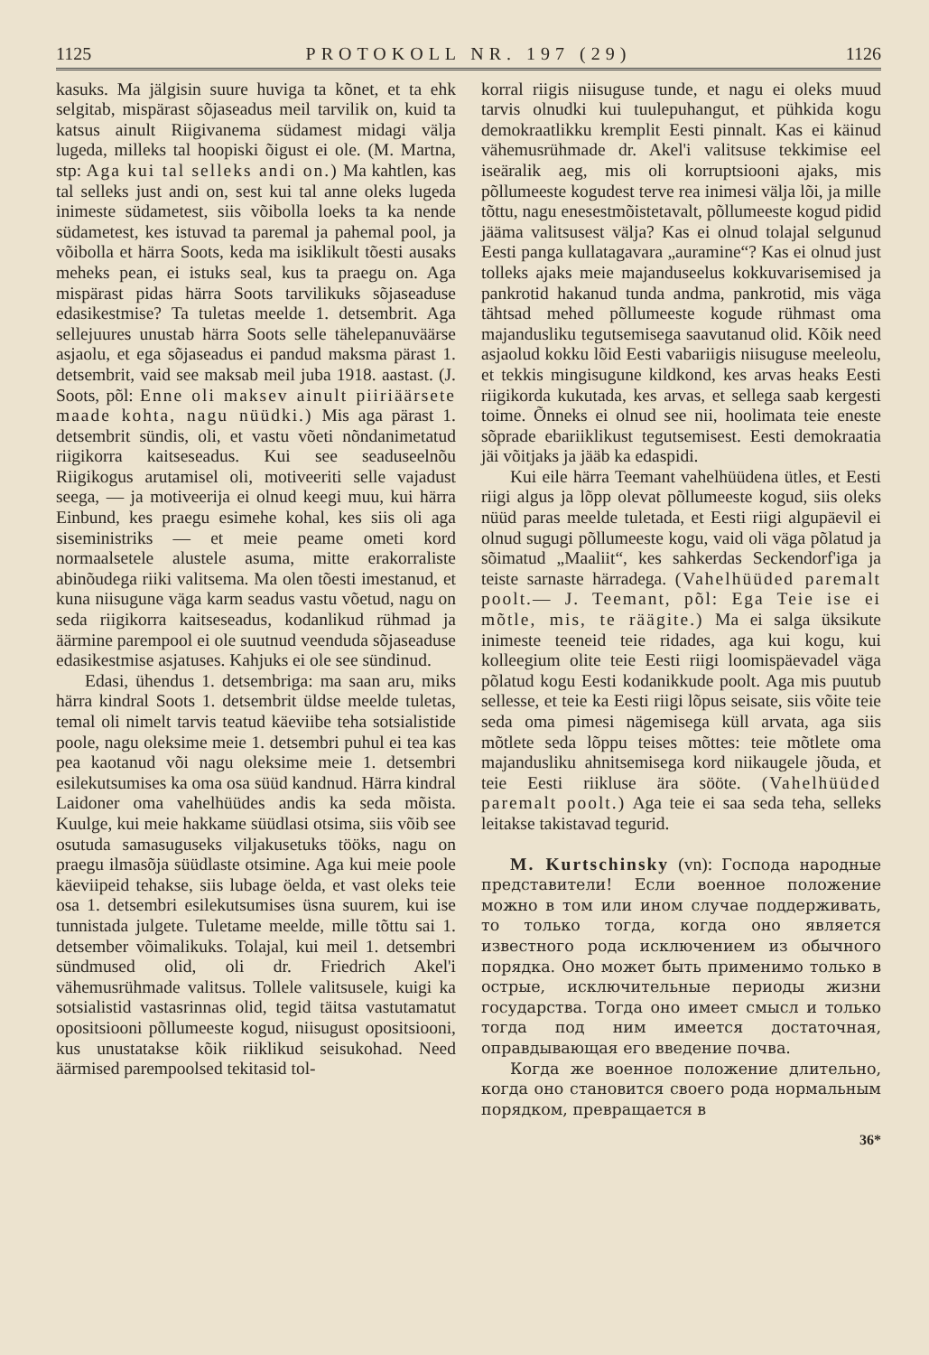1125 PROTOKOLL NR. 197 (29) 1126
kasuks. Ma jälgisin suure huviga ta kõnet, et ta ehk selgitab, mispärast sõjaseadus meil tarvilik on, kuid ta katsus ainult Riigivanema südamest midagi välja lugeda, milleks tal hoopiski õigust ei ole. (M. Martna, stp: Aga kui tal selleks andi on.) Ma kahtlen, kas tal selleks just andi on, sest kui tal anne oleks lugeda inimeste südametest, siis võibolla loeks ta ka nende südametest, kes istuvad ta paremal ja pahemal pool, ja võibolla et härra Soots, keda ma isiklikult tõesti ausaks meheks pean, ei istuks seal, kus ta praegu on. Aga mispärast pidas härra Soots tarvilikuks sõjaseaduse edasikestmise? Ta tuletas meelde 1. detsembrit. Aga sellejuures unustab härra Soots selle tähelepanuväärse asjaolu, et ega sõjaseadus ei pandud maksma pärast 1. detsembrit, vaid see maksab meil juba 1918. aastast. (J. Soots, põl: Enne oli maksev ainult piiriäärsete maade kohta, nagu nüüdki.) Mis aga pärast 1. detsembrit sündis, oli, et vastu võeti nõndanimetatud riigikorra kaitseseadus. Kui see seaduseelnõu Riigikogus arutamisel oli, motiveeriti selle vajadust seega, — ja motiveerija ei olnud keegi muu, kui härra Einbund, kes praegu esimehe kohal, kes siis oli aga siseministriks — et meie peame ometi kord normaalsetele alustele asuma, mitte erakorraliste abinõudega riiki valitsema. Ma olen tõesti imestanud, et kuna niisugune väga karm seadus vastu võetud, nagu on seda riigikorra kaitseseadus, kodanlikud rühmad ja äärmine parempool ei ole suutnud veenduda sõjaseaduse edasikestmise asjatuses. Kahjuks ei ole see sündinud.
Edasi, ühendus 1. detsembriga: ma saan aru, miks härra kindral Soots 1. detsembrit üldse meelde tuletas, temal oli nimelt tarvis teatud käeviibe teha sotsialistide poole, nagu oleksime meie 1. detsembri puhul ei tea kas pea kaotanud või nagu oleksime meie 1. detsembri esilekutsumises ka oma osa süüd kandnud. Härra kindral Laidoner oma vahelhüüdes andis ka seda mõista. Kuulge, kui meie hakkame süüdlasi otsima, siis võib see osutuda samasuguseks viljakusetuks tööks, nagu on praegu ilmasõja süüdlaste otsimine. Aga kui meie poole käeviipeid tehakse, siis lubage öelda, et vast oleks teie osa 1. detsembri esilekutsumises üsna suurem, kui ise tunnistada julgete. Tuletame meelde, mille tõttu sai 1. detsember võimalikuks. Tolajal, kui meil 1. detsembri sündmused olid, oli dr. Friedrich Akel'i vähemusrühmade valitsus. Tollele valitsusele, kuigi ka sotsialistid vastasrinnas olid, tegid täitsa vastutamatut opositsiooni põllumeeste kogud, niisugust opositsiooni, kus unustatakse kõik riiklikud seisukohad. Need äärmised parempoolsed tekitasid tol-
korral riigis niisuguse tunde, et nagu ei oleks muud tarvis olnudki kui tuulepuhangut, et pühkida kogu demokraatlikku kremplit Eesti pinnalt. Kas ei käinud vähemusrühmade dr. Akel'i valitsuse tekkimise eel iseäralik aeg, mis oli korruptsiooni ajaks, mis põllumeeste kogudest terve rea inimesi välja lõi, ja mille tõttu, nagu enesestmõistetavalt, põllumeeste kogud pidid jääma valitsusest välja? Kas ei olnud tolajal selgunud Eesti panga kullatagavara „auramine“? Kas ei olnud just tolleks ajaks meie majanduseelus kokkuvarisemised ja pankrotid hakanud tunda andma, pankrotid, mis väga tähtsad mehed põllumeeste kogude rühmast oma majandusliku tegutsemisega saavutanud olid. Kõik need asjaolud kokku lõid Eesti vabariigis niisuguse meeleolu, et tekkis mingisugune kildkond, kes arvas heaks Eesti riigikorda kukutada, kes arvas, et sellega saab kergesti toime. Õnneks ei olnud see nii, hoolimata teie eneste sõprade ebariiklikust tegutsemisest. Eesti demokraatia jäi võitjaks ja jääb ka edaspidi.
Kui eile härra Teemant vahelhüüdena ütles, et Eesti riigi algus ja lõpp olevat põllumeeste kogud, siis oleks nüüd paras meelde tuletada, et Eesti riigi algupäevil ei olnud sugugi põllumeeste kogu, vaid oli väga põlatud ja sõimatud „Maaliit“, kes sahkerdas Seckendorf'iga ja teiste sarnaste härradega. (Vahelhüüded paremalt poolt.— J. Teemant, põl: Ega Teie ise ei mõtle, mis, te räägite.) Ma ei salga üksikute inimeste teeneid teie ridades, aga kui kogu, kui kolleegium olite teie Eesti riigi loomispäevadel väga põlatud kogu Eesti kodanikkude poolt. Aga mis puutub sellesse, et teie ka Eesti riigi lõpus seisate, siis võite teie seda oma pimesi nägemisega küll arvata, aga siis mõtlete seda lõppu teises mõttes: teie mõtlete oma majandusliku ahnitsemisega kord niikaugele jõuda, et teie Eesti riikluse ära sööte. (Vahelhüüded paremalt poolt.) Aga teie ei saa seda teha, selleks leitakse takistavad tegurid.
M. Kurtschinsky (vn): Господа народные представители! Если военное положение можно в том или ином случае поддерживать, то только тогда, когда оно является известного рода исключением из обычного порядка. Оно может быть применимо только в острые, исключительные периоды жизни государства. Тогда оно имеет смысл и только тогда под ним имеется достаточная, оправдывающая его введение почва.
Когда же военное положение длительно, когда оно становится своего рода нормальным порядком, превращается в
36*